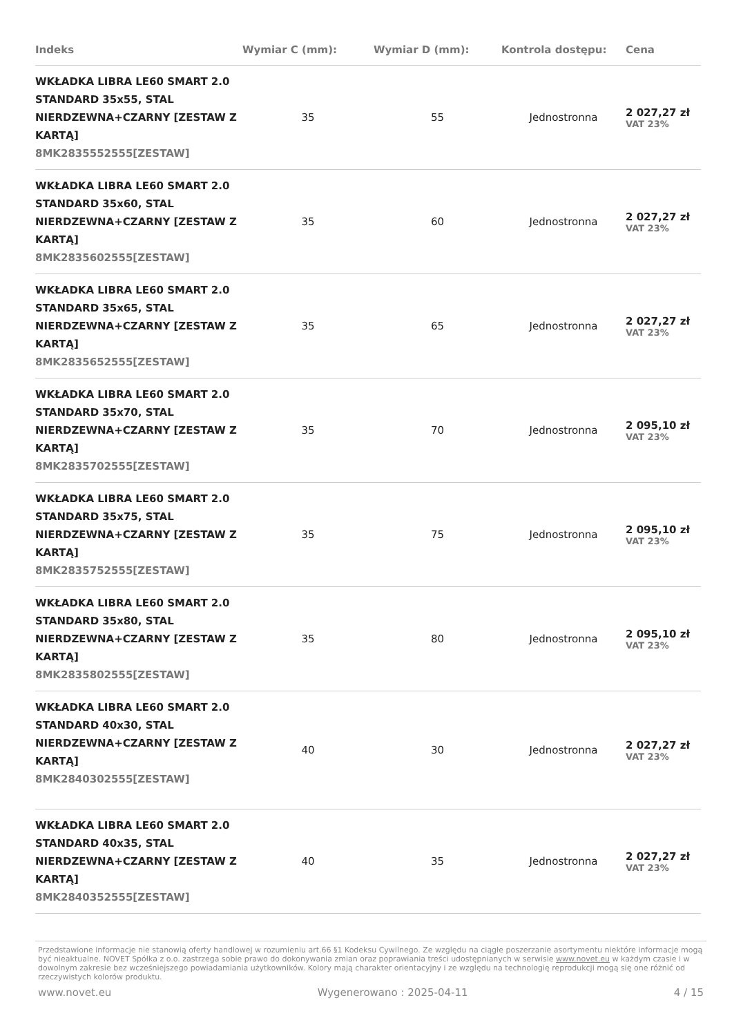| Indeks | Wymiar C (mm): | Wymiar D (mm): | Kontrola dostępu: | Cena |
| --- | --- | --- | --- | --- |
| WKŁADKA LIBRA LE60 SMART 2.0 STANDARD 35x55, STAL NIERDZEWNA+CZARNY [ZESTAW Z KARTĄ] 8MK2835552555[ZESTAW] | 35 | 55 | Jednostronna | 2 027,27 zł VAT 23% |
| WKŁADKA LIBRA LE60 SMART 2.0 STANDARD 35x60, STAL NIERDZEWNA+CZARNY [ZESTAW Z KARTĄ] 8MK2835602555[ZESTAW] | 35 | 60 | Jednostronna | 2 027,27 zł VAT 23% |
| WKŁADKA LIBRA LE60 SMART 2.0 STANDARD 35x65, STAL NIERDZEWNA+CZARNY [ZESTAW Z KARTĄ] 8MK2835652555[ZESTAW] | 35 | 65 | Jednostronna | 2 027,27 zł VAT 23% |
| WKŁADKA LIBRA LE60 SMART 2.0 STANDARD 35x70, STAL NIERDZEWNA+CZARNY [ZESTAW Z KARTĄ] 8MK2835702555[ZESTAW] | 35 | 70 | Jednostronna | 2 095,10 zł VAT 23% |
| WKŁADKA LIBRA LE60 SMART 2.0 STANDARD 35x75, STAL NIERDZEWNA+CZARNY [ZESTAW Z KARTĄ] 8MK2835752555[ZESTAW] | 35 | 75 | Jednostronna | 2 095,10 zł VAT 23% |
| WKŁADKA LIBRA LE60 SMART 2.0 STANDARD 35x80, STAL NIERDZEWNA+CZARNY [ZESTAW Z KARTĄ] 8MK2835802555[ZESTAW] | 35 | 80 | Jednostronna | 2 095,10 zł VAT 23% |
| WKŁADKA LIBRA LE60 SMART 2.0 STANDARD 40x30, STAL NIERDZEWNA+CZARNY [ZESTAW Z KARTĄ] 8MK2840302555[ZESTAW] | 40 | 30 | Jednostronna | 2 027,27 zł VAT 23% |
| WKŁADKA LIBRA LE60 SMART 2.0 STANDARD 40x35, STAL NIERDZEWNA+CZARNY [ZESTAW Z KARTĄ] 8MK2840352555[ZESTAW] | 40 | 35 | Jednostronna | 2 027,27 zł VAT 23% |
Przedstawione informacje nie stanowią oferty handlowej w rozumieniu art.66 §1 Kodeksu Cywilnego. Ze względu na ciągłe poszerzanie asortymentu niektóre informacje mogą być nieaktualne. NOVET Spółka z o.o. zastrzega sobie prawo do dokonywania zmian oraz poprawiania treści udostępnianych w serwisie www.novet.eu w każdym czasie i w dowolnym zakresie bez wcześniejszego powiadamiania użytkowników. Kolory mają charakter orientacyjny i ze względu na technologię reprodukcji mogą się one różnić od rzeczywistych kolorów produktu.
www.novet.eu Wygenerowano : 2025-04-11 4 / 15